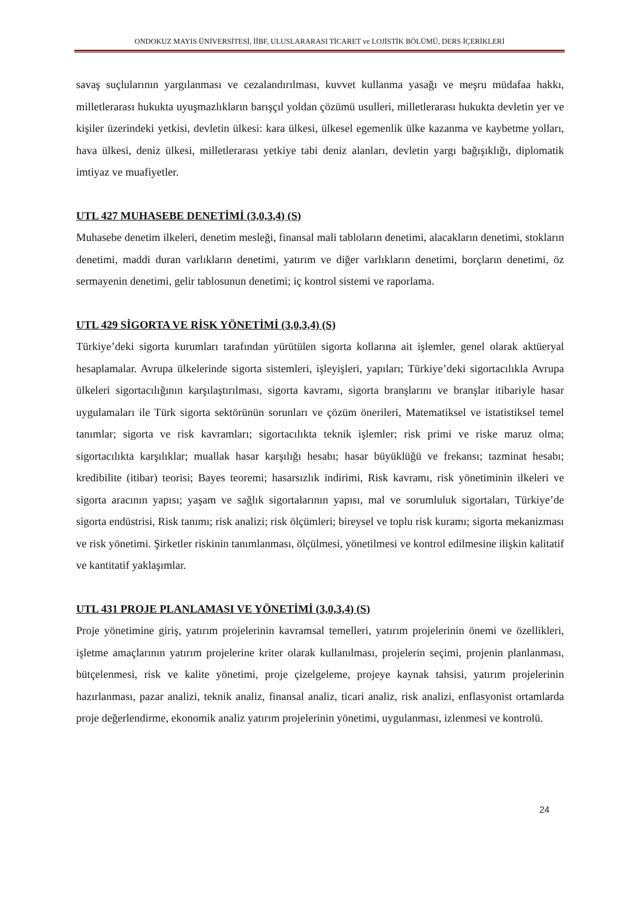ONDOKUZ MAYIS ÜNİVERSİTESİ, İİBF, ULUSLARARASI TİCARET ve LOJİSTİK BÖLÜMÜ, DERS İÇERİKLERİ
savaş suçlularının yargılanması ve cezalandırılması, kuvvet kullanma yasağı ve meşru müdafaa hakkı, milletlerarası hukukta uyuşmazlıkların barışçıl yoldan çözümü usulleri, milletlerarası hukukta devletin yer ve kişiler üzerindeki yetkisi, devletin ülkesi: kara ülkesi, ülkesel egemenlik ülke kazanma ve kaybetme yolları, hava ülkesi, deniz ülkesi, milletlerarası yetkiye tabi deniz alanları, devletin yargı bağışıklığı, diplomatik imtiyaz ve muafiyetler.
UTL 427 MUHASEBE DENETİMİ (3,0,3,4) (S)
Muhasebe denetim ilkeleri, denetim mesleği, finansal mali tabloların denetimi, alacakların denetimi, stokların denetimi, maddi duran varlıkların denetimi, yatırım ve diğer varlıkların denetimi, borçların denetimi, öz sermayenin denetimi, gelir tablosunun denetimi; iç kontrol sistemi ve raporlama.
UTL 429 SİGORTA VE RİSK YÖNETİMİ (3,0,3,4) (S)
Türkiye’deki sigorta kurumları tarafından yürütülen sigorta kollarına ait işlemler, genel olarak aktüeryal hesaplamalar. Avrupa ülkelerinde sigorta sistemleri, işleyişleri, yapıları; Türkiye’deki sigortacılıkla Avrupa ülkeleri sigortacılığının karşılaştırılması, sigorta kavramı, sigorta branşlarını ve branşlar itibariyle hasar uygulamaları ile Türk sigorta sektörünün sorunları ve çözüm önerileri, Matematiksel ve istatistiksel temel tanımlar; sigorta ve risk kavramları; sigortacılıkta teknik işlemler; risk primi ve riske maruz olma; sigortacılıkta karşılıklar; muallak hasar karşılığı hesabı; hasar büyüklüğü ve frekansı; tazminat hesabı; kredibilite (itibar) teorisi; Bayes teoremi; hasarsızlık indirimi, Risk kavramı, risk yönetiminin ilkeleri ve sigorta aracının yapısı; yaşam ve sağlık sigortalarının yapısı, mal ve sorumluluk sigortaları, Türkiye’de sigorta endüstrisi, Risk tanımı; risk analizi; risk ölçümleri; bireysel ve toplu risk kuramı; sigorta mekanizması ve risk yönetimi. Şirketler riskinin tanımlanması, ölçülmesi, yönetilmesi ve kontrol edilmesine ilişkin kalitatif ve kantitatif yaklaşımlar.
UTL 431 PROJE PLANLAMASI VE YÖNETİMİ (3,0,3,4) (S)
Proje yönetimine giriş, yatırım projelerinin kavramsal temelleri, yatırım projelerinin önemi ve özellikleri, işletme amaçlarının yatırım projelerine kriter olarak kullanılması, projelerin seçimi, projenin planlanması, bütçelenmesi, risk ve kalite yönetimi, proje çizelgeleme, projeye kaynak tahsisi, yatırım projelerinin hazırlanması, pazar analizi, teknik analiz, finansal analiz, ticari analiz, risk analizi, enflasyonist ortamlarda proje değerlendirme, ekonomik analiz yatırım projelerinin yönetimi, uygulanması, izlenmesi ve kontrolü.
24